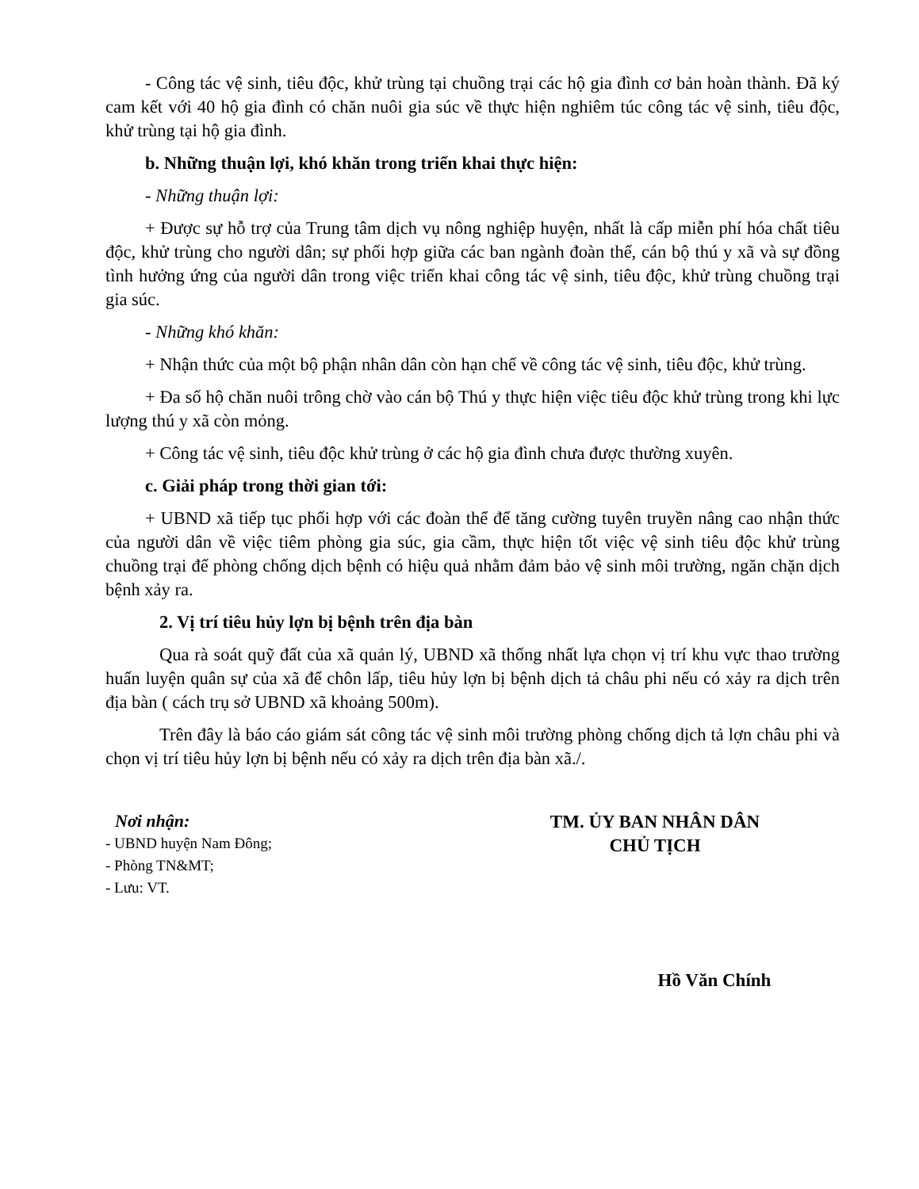- Công tác vệ sinh, tiêu độc, khử trùng tại chuồng trại các hộ gia đình cơ bản hoàn thành. Đã ký cam kết với 40 hộ gia đình có chăn nuôi gia súc về thực hiện nghiêm túc công tác vệ sinh, tiêu độc, khử trùng tại hộ gia đình.
b. Những thuận lợi, khó khăn trong triển khai thực hiện:
- Những thuận lợi:
+ Được sự hỗ trợ của Trung tâm dịch vụ nông nghiệp huyện, nhất là cấp miễn phí hóa chất tiêu độc, khử trùng cho người dân; sự phối hợp giữa các ban ngành đoàn thể, cán bộ thú y xã và sự đồng tình hưởng ứng của người dân trong việc triển khai công tác vệ sinh, tiêu độc, khử trùng chuồng trại gia súc.
- Những khó khăn:
+ Nhận thức của một bộ phận nhân dân còn hạn chế về công tác vệ sinh, tiêu độc, khử trùng.
+ Đa số hộ chăn nuôi trông chờ vào cán bộ Thú y thực hiện việc tiêu độc khử trùng trong khi lực lượng thú y xã còn mỏng.
+ Công tác vệ sinh, tiêu độc khử trùng ở các hộ gia đình chưa được thường xuyên.
c. Giải pháp trong thời gian tới:
+ UBND xã tiếp tục phối hợp với các đoàn thể để tăng cường tuyên truyền nâng cao nhận thức của người dân về việc tiêm phòng gia súc, gia cầm, thực hiện tốt việc vệ sinh tiêu độc khử trùng chuồng trại để phòng chống dịch bệnh có hiệu quả nhằm đảm bảo vệ sinh môi trường, ngăn chặn dịch bệnh xảy ra.
2. Vị trí tiêu hủy lợn bị bệnh trên địa bàn
Qua rà soát quỹ đất của xã quản lý, UBND xã thống nhất lựa chọn vị trí khu vực thao trường huấn luyện quân sự của xã để chôn lấp, tiêu hủy lợn bị bệnh dịch tả châu phi nếu có xảy ra dịch trên địa bàn ( cách trụ sở UBND xã khoảng 500m).
Trên đây là báo cáo giám sát công tác vệ sinh môi trường phòng chống dịch tả lợn châu phi và chọn vị trí tiêu hủy lợn bị bệnh nếu có xảy ra dịch trên địa bàn xã./.
Nơi nhận:
- UBND huyện Nam Đông;
- Phòng TN&MT;
- Lưu: VT.
TM. ỦY BAN NHÂN DÂN
CHỦ TỊCH
Hồ Văn Chính